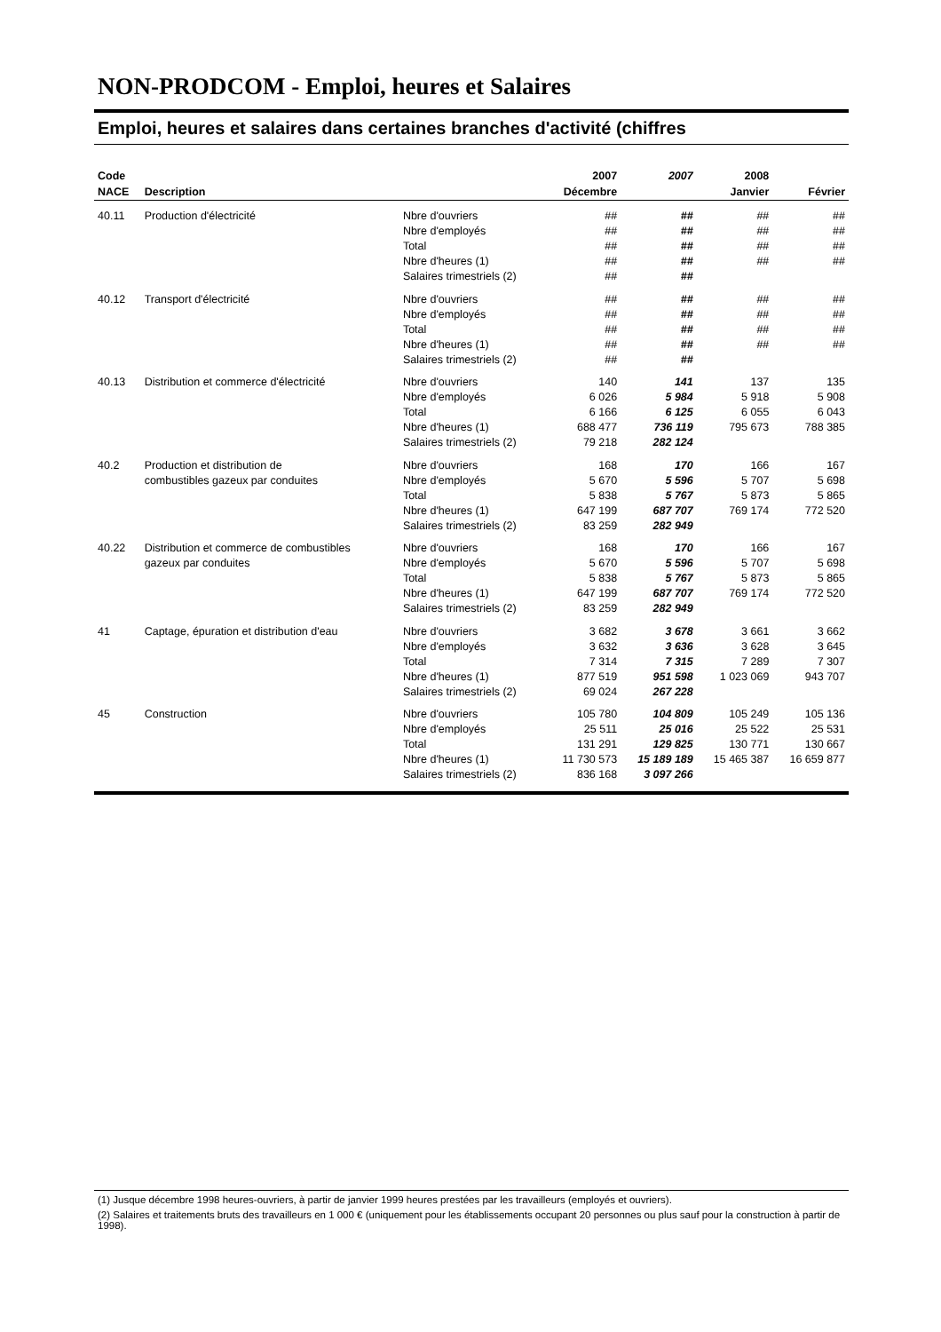NON-PRODCOM - Emploi, heures et Salaires
Emploi, heures et salaires dans certaines branches d'activité (chiffres
| Code | | | 2007 | 2007 | 2008 | |
| --- | --- | --- | --- | --- | --- | --- |
| NACE | Description | | Décembre | | Janvier | Février |
| 40.11 | Production d'électricité | Nbre d'ouvriers | ## | ## | ## | ## |
| | | Nbre d'employés | ## | ## | ## | ## |
| | | Total | ## | ## | ## | ## |
| | | Nbre d'heures (1) | ## | ## | ## | ## |
| | | Salaires trimestriels (2) | ## | ## | | |
| 40.12 | Transport d'électricité | Nbre d'ouvriers | ## | ## | ## | ## |
| | | Nbre d'employés | ## | ## | ## | ## |
| | | Total | ## | ## | ## | ## |
| | | Nbre d'heures (1) | ## | ## | ## | ## |
| | | Salaires trimestriels (2) | ## | ## | | |
| 40.13 | Distribution et commerce d'électricité | Nbre d'ouvriers | 140 | 141 | 137 | 135 |
| | | Nbre d'employés | 6 026 | 5 984 | 5 918 | 5 908 |
| | | Total | 6 166 | 6 125 | 6 055 | 6 043 |
| | | Nbre d'heures (1) | 688 477 | 736 119 | 795 673 | 788 385 |
| | | Salaires trimestriels (2) | 79 218 | 282 124 | | |
| 40.2 | Production et distribution de | Nbre d'ouvriers | 168 | 170 | 166 | 167 |
| | combustibles gazeux par conduites | Nbre d'employés | 5 670 | 5 596 | 5 707 | 5 698 |
| | | Total | 5 838 | 5 767 | 5 873 | 5 865 |
| | | Nbre d'heures (1) | 647 199 | 687 707 | 769 174 | 772 520 |
| | | Salaires trimestriels (2) | 83 259 | 282 949 | | |
| 40.22 | Distribution et commerce de combustibles | Nbre d'ouvriers | 168 | 170 | 166 | 167 |
| | gazeux par conduites | Nbre d'employés | 5 670 | 5 596 | 5 707 | 5 698 |
| | | Total | 5 838 | 5 767 | 5 873 | 5 865 |
| | | Nbre d'heures (1) | 647 199 | 687 707 | 769 174 | 772 520 |
| | | Salaires trimestriels (2) | 83 259 | 282 949 | | |
| 41 | Captage, épuration et distribution d'eau | Nbre d'ouvriers | 3 682 | 3 678 | 3 661 | 3 662 |
| | | Nbre d'employés | 3 632 | 3 636 | 3 628 | 3 645 |
| | | Total | 7 314 | 7 315 | 7 289 | 7 307 |
| | | Nbre d'heures (1) | 877 519 | 951 598 | 1 023 069 | 943 707 |
| | | Salaires trimestriels (2) | 69 024 | 267 228 | | |
| 45 | Construction | Nbre d'ouvriers | 105 780 | 104 809 | 105 249 | 105 136 |
| | | Nbre d'employés | 25 511 | 25 016 | 25 522 | 25 531 |
| | | Total | 131 291 | 129 825 | 130 771 | 130 667 |
| | | Nbre d'heures (1) | 11 730 573 | 15 189 189 | 15 465 387 | 16 659 877 |
| | | Salaires trimestriels (2) | 836 168 | 3 097 266 | | |
(1) Jusque décembre 1998 heures-ouvriers, à partir de janvier 1999 heures prestées par les travailleurs (employés et ouvriers).
(2) Salaires et traitements bruts des travailleurs en 1 000 € (uniquement pour les établissements occupant 20 personnes ou plus sauf pour la construction à partir de 1998).